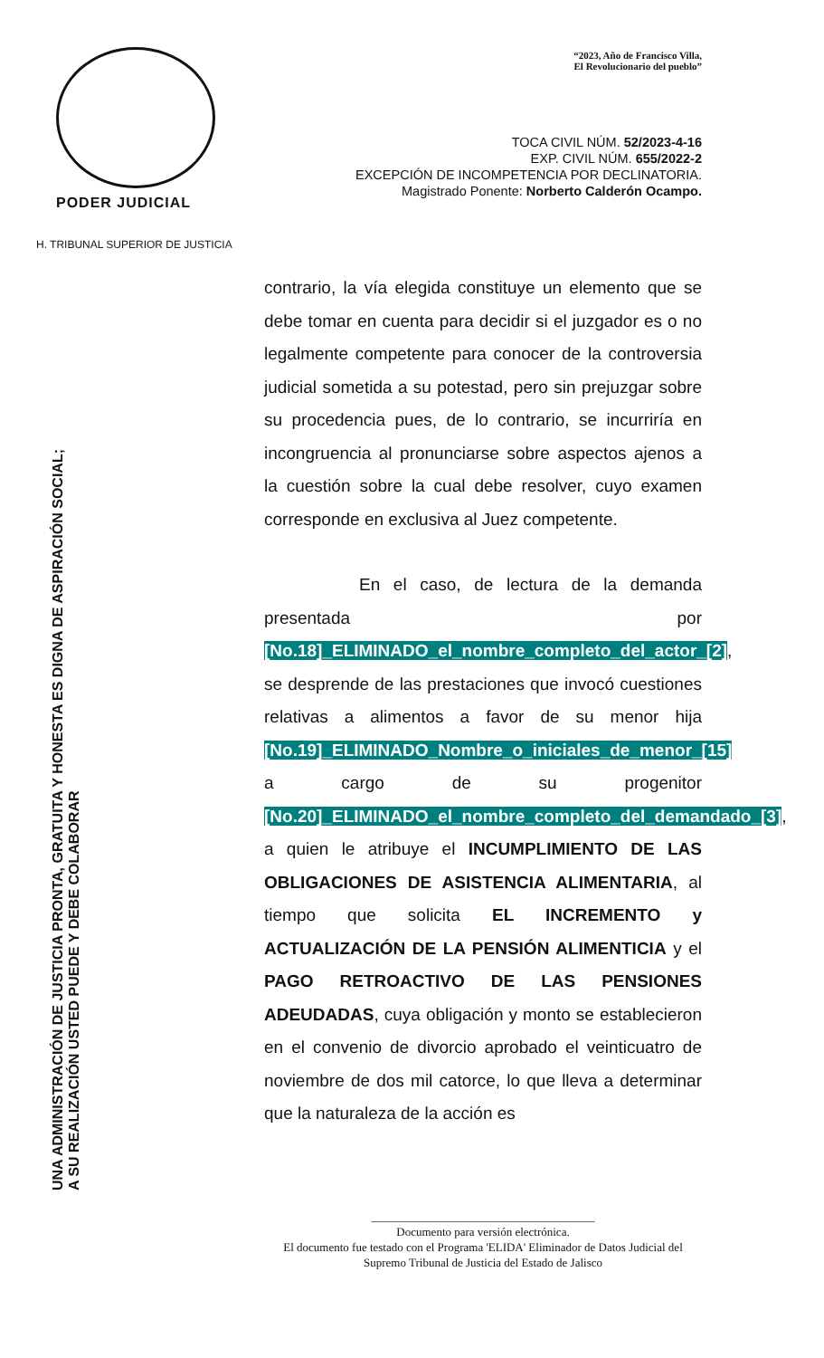PODER JUDICIAL
H. TRIBUNAL SUPERIOR DE JUSTICIA
UNA ADMINISTRACIÓN DE JUSTICIA PRONTA, GRATUITA Y HONESTA ES DIGNA DE ASPIRACIÓN SOCIAL;
A SU REALIZACIÓN USTED PUEDE Y DEBE COLABORAR
“2023, Año de Francisco Villa,
El Revolucionario del pueblo”
TOCA CIVIL NÚM. 52/2023-4-16
EXP. CIVIL NÚM. 655/2022-2
EXCEPCIÓN DE INCOMPETENCIA POR DECLINATORIA.
Magistrado Ponente: Norberto Calderón Ocampo.
contrario, la vía elegida constituye un elemento que se debe tomar en cuenta para decidir si el juzgador es o no legalmente competente para conocer de la controversia judicial sometida a su potestad, pero sin prejuzgar sobre su procedencia pues, de lo contrario, se incurriría en incongruencia al pronunciarse sobre aspectos ajenos a la cuestión sobre la cual debe resolver, cuyo examen corresponde en exclusiva al Juez competente.
En el caso, de lectura de la demanda presentada por [No.18]_ELIMINADO_el_nombre_completo_del_actor_[2], se desprende de las prestaciones que invocó cuestiones relativas a alimentos a favor de su menor hija [No.19]_ELIMINADO_Nombre_o_iniciales_de_menor_[15] a cargo de su progenitor [No.20]_ELIMINADO_el_nombre_completo_del_demandado_[3], a quien le atribuye el INCUMPLIMIENTO DE LAS OBLIGACIONES DE ASISTENCIA ALIMENTARIA, al tiempo que solicita EL INCREMENTO y ACTUALIZACIÓN DE LA PENSIÓN ALIMENTICIA y el PAGO RETROACTIVO DE LAS PENSIONES ADEUDADAS, cuya obligación y monto se establecieron en el convenio de divorcio aprobado el veinticuatro de noviembre de dos mil catorce, lo que lleva a determinar que la naturaleza de la acción es
______________________________________
Documento para versión electrónica.
El documento fue testado con el Programa 'ELIDA' Eliminador de Datos Judicial del Supremo Tribunal de Justicia del Estado de Jalisco